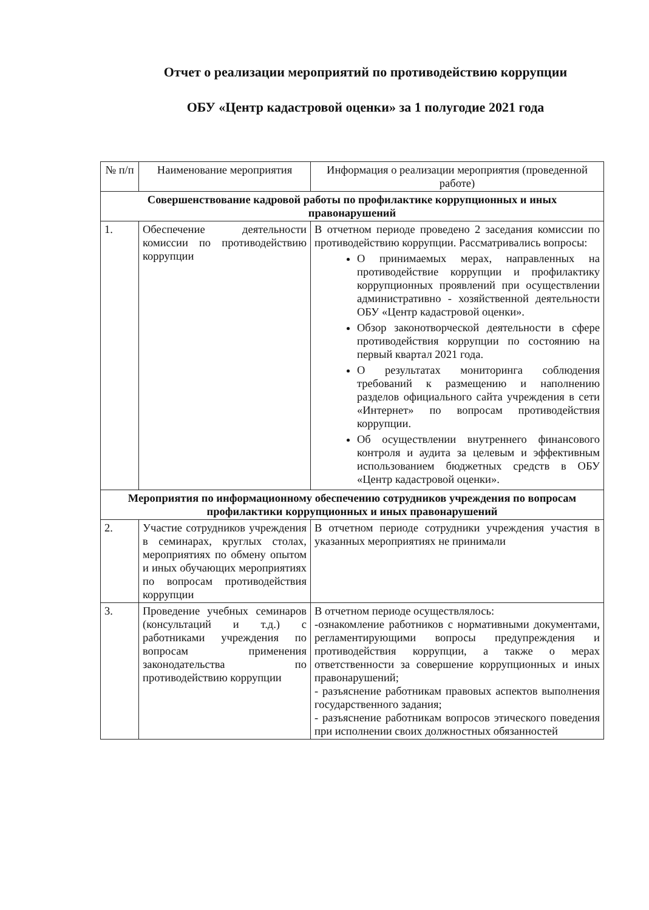Отчет о реализации мероприятий по противодействию коррупции
ОБУ «Центр кадастровой оценки» за 1 полугодие 2021 года
| № п/п | Наименование мероприятия | Информация о реализации мероприятия (проведенной работе) |
| --- | --- | --- |
| Совершенствование кадровой работы по профилактике коррупционных и иных правонарушений | | |
| 1. | Обеспечение деятельности комиссии по противодействию коррупции | В отчетном периоде проведено 2 заседания комиссии по противодействию коррупции. Рассматривались вопросы: О принимаемых мерах, направленных на противодействие коррупции и профилактику коррупционных проявлений при осуществлении административно - хозяйственной деятельности ОБУ «Центр кадастровой оценки». Обзор законотворческой деятельности в сфере противодействия коррупции по состоянию на первый квартал 2021 года. О результатах мониторинга соблюдения требований к размещению и наполнению разделов официального сайта учреждения в сети «Интернет» по вопросам противодействия коррупции. Об осуществлении внутреннего финансового контроля и аудита за целевым и эффективным использованием бюджетных средств в ОБУ «Центр кадастровой оценки». |
| Мероприятия по информационному обеспечению сотрудников учреждения по вопросам профилактики коррупционных и иных правонарушений | | |
| 2. | Участие сотрудников учреждения в семинарах, круглых столах, мероприятиях по обмену опытом и иных обучающих мероприятиях по вопросам противодействия коррупции | В отчетном периоде сотрудники учреждения участия в указанных мероприятиях не принимали |
| 3. | Проведение учебных семинаров (консультаций и т.д.) с работниками учреждения по вопросам применения законодательства по противодействию коррупции | В отчетном периоде осуществлялось: -ознакомление работников с нормативными документами, регламентирующими вопросы предупреждения и противодействия коррупции, а также о мерах ответственности за совершение коррупционных и иных правонарушений; - разъяснение работникам правовых аспектов выполнения государственного задания; - разъяснение работникам вопросов этического поведения при исполнении своих должностных обязанностей |